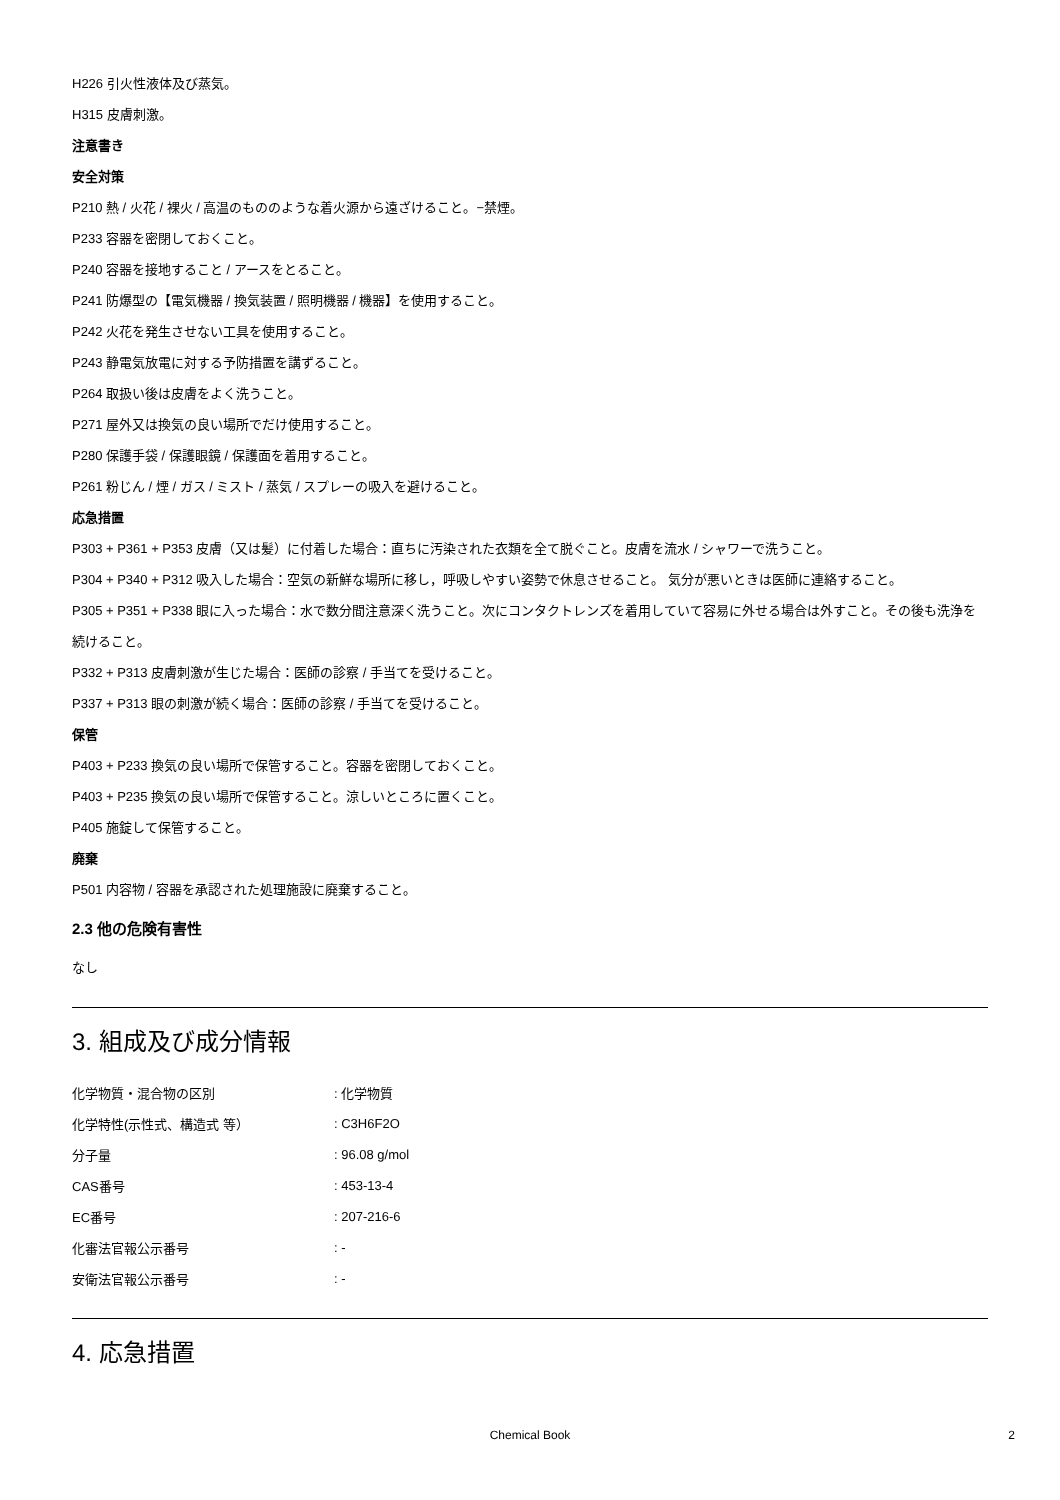H226 引火性液体及び蒸気。
H315 皮膚刺激。
注意書き
安全対策
P210 熱 / 火花 / 裸火 / 高温のもののような着火源から遠ざけること。−禁煙。
P233 容器を密閉しておくこと。
P240 容器を接地すること / アースをとること。
P241 防爆型の【電気機器 / 換気装置 / 照明機器 / 機器】を使用すること。
P242 火花を発生させない工具を使用すること。
P243 静電気放電に対する予防措置を講ずること。
P264 取扱い後は皮膚をよく洗うこと。
P271 屋外又は換気の良い場所でだけ使用すること。
P280 保護手袋 / 保護眼鏡 / 保護面を着用すること。
P261 粉じん / 煙 / ガス / ミスト / 蒸気 / スプレーの吸入を避けること。
応急措置
P303 + P361 + P353 皮膚（又は髪）に付着した場合：直ちに汚染された衣類を全て脱ぐこと。皮膚を流水 / シャワーで洗うこと。
P304 + P340 + P312 吸入した場合：空気の新鮮な場所に移し，呼吸しやすい姿勢で休息させること。 気分が悪いときは医師に連絡すること。
P305 + P351 + P338 眼に入った場合：水で数分間注意深く洗うこと。次にコンタクトレンズを着用していて容易に外せる場合は外すこと。その後も洗浄を続けること。
P332 + P313 皮膚刺激が生じた場合：医師の診察 / 手当てを受けること。
P337 + P313 眼の刺激が続く場合：医師の診察 / 手当てを受けること。
保管
P403 + P233 換気の良い場所で保管すること。容器を密閉しておくこと。
P403 + P235 換気の良い場所で保管すること。涼しいところに置くこと。
P405 施錠して保管すること。
廃棄
P501 内容物 / 容器を承認された処理施設に廃棄すること。
2.3 他の危険有害性
なし
3. 組成及び成分情報
| 化学物質・混合物の区別 | : 化学物質 |
| 化学特性(示性式、構造式 等） | : C3H6F2O |
| 分子量 | : 96.08 g/mol |
| CAS番号 | : 453-13-4 |
| EC番号 | : 207-216-6 |
| 化審法官報公示番号 | : - |
| 安衛法官報公示番号 | : - |
4. 応急措置
Chemical Book 2